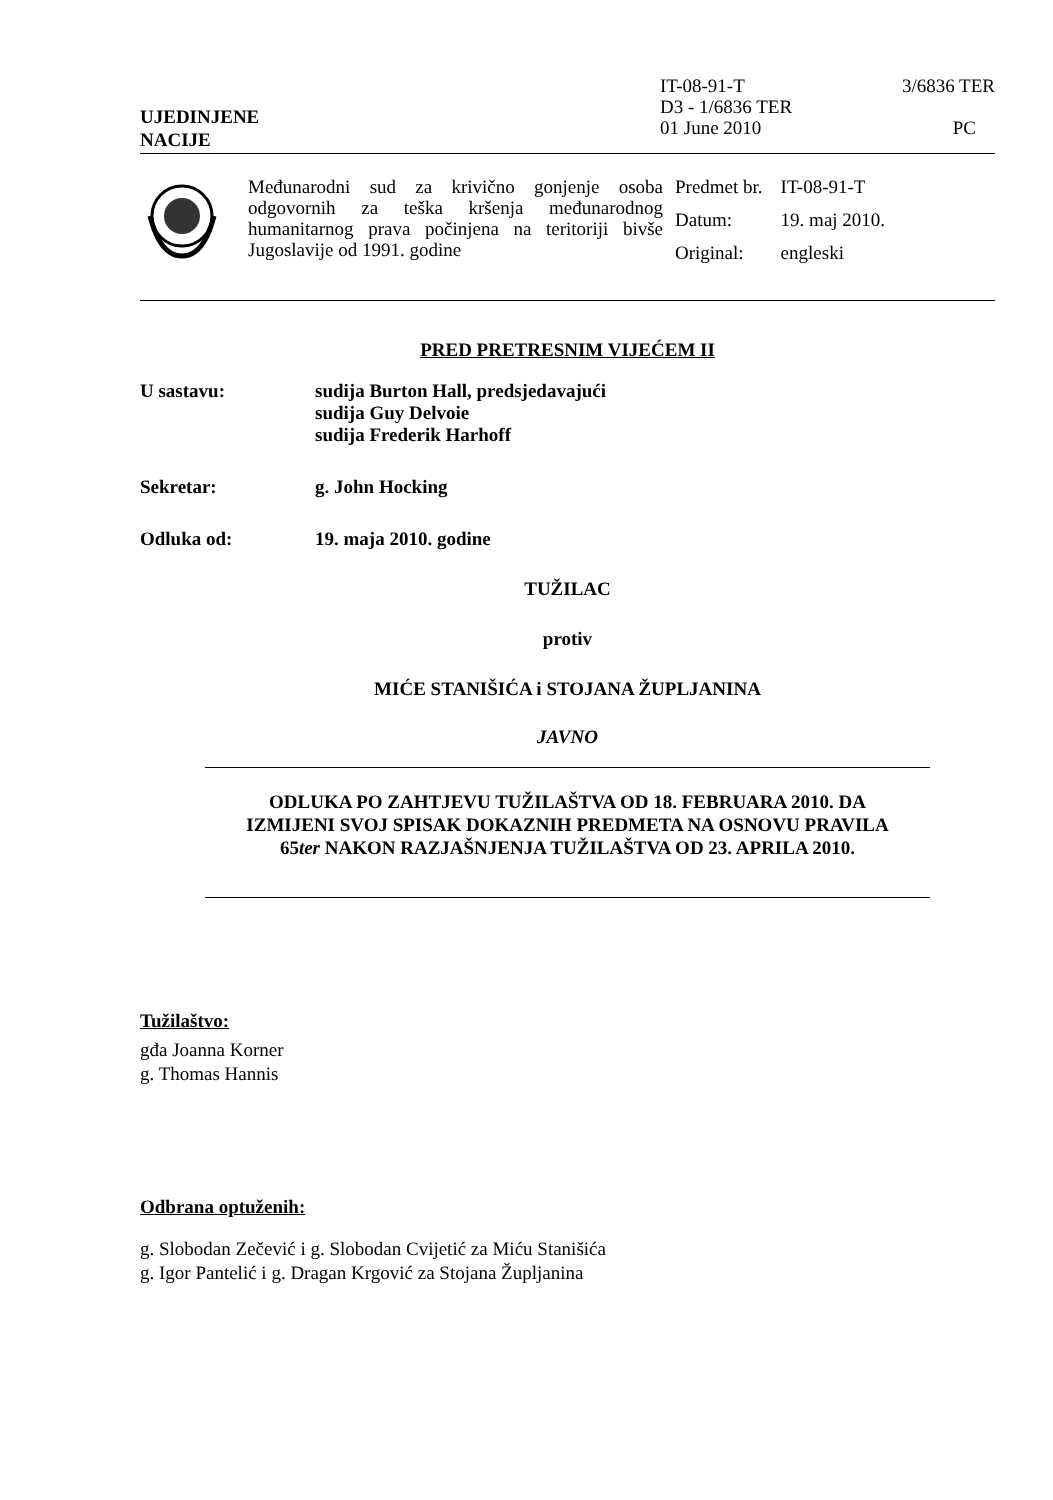UJEDINJENE
NACIJE
IT-08-91-T
D3 - 1/6836 TER
01 June 2010
3/6836 TER
PC
Međunarodni sud za krivično gonjenje osoba odgovornih za teška kršenja međunarodnog humanitarnog prava počinjena na teritoriji bivše Jugoslavije od 1991. godine
| Predmet br. | IT-08-91-T |
| Datum: | 19. maj 2010. |
| Original: | engleski |
PRED PRETRESNIM VIJEĆEM II
U sastavu: sudija Burton Hall, predsjedavajući
sudija Guy Delvoie
sudija Frederik Harhoff
Sekretar: g. John Hocking
Odluka od: 19. maja 2010. godine
TUŽILAC
protiv
MIĆE STANIŠIĆA i STOJANA ŽUPLJANINA
JAVNO
ODLUKA PO ZAHTJEVU TUŽILAŠTVA OD 18. FEBRUARA 2010. DA
IZMIJENI SVOJ SPISAK DOKAZNIH PREDMETA NA OSNOVU PRAVILA
65ter NAKON RAZJAŠNJENJA TUŽILAŠTVA OD 23. APRILA 2010.
Tužilaštvo:
gđa Joanna Korner
g. Thomas Hannis
Odbrana optuženih:
g. Slobodan Zečević i g. Slobodan Cvijetić za Miću Stanišića
g. Igor Pantelić i g. Dragan Krgović za Stojana Župljanina